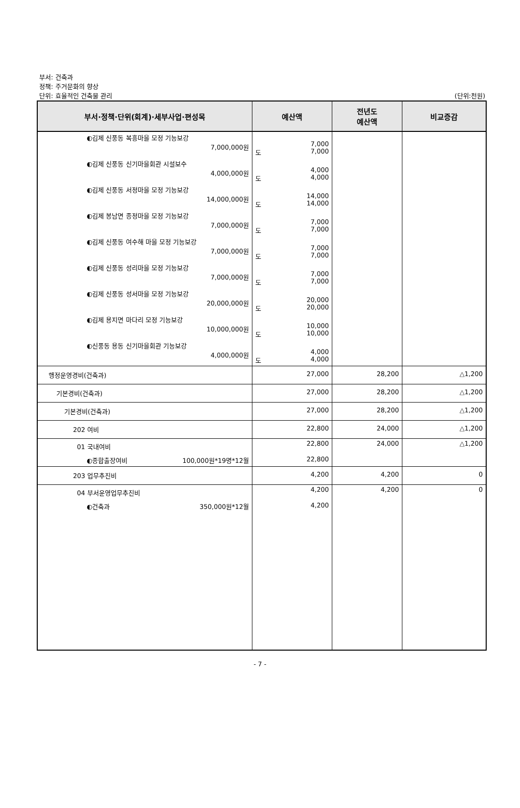부서: 건축과
정책: 주거문화의 향상
단위: 효율적인 건축물 관리
(단위:천원)
| 부서·정책·단위(회계)·세부사업·편성목 | 예산액 | 전년도 예산액 | 비교증감 |
| --- | --- | --- | --- |
| ◐김제 신풍동 복흥마을 모정 기능보강 7,000,000원 | 7,000 도 7,000 | | |
| ◐김제 신풍동 신기마을회관 시설보수 4,000,000원 | 4,000 도 4,000 | | |
| ◐김제 신풍동 서정마을 모정 기능보강 14,000,000원 | 14,000 도 14,000 | | |
| ◐김제 봉남면 종정마을 모정 기능보강 7,000,000원 | 7,000 도 7,000 | | |
| ◐김제 신풍동 여수해 마을 모정 기능보강 7,000,000원 | 7,000 도 7,000 | | |
| ◐김제 신풍동 성리마을 모정 기능보강 7,000,000원 | 7,000 도 7,000 | | |
| ◐김제 신풍동 성서마을 모정 기능보강 20,000,000원 | 20,000 도 20,000 | | |
| ◐김제 용지면 마다리 모정 기능보강 10,000,000원 | 10,000 도 10,000 | | |
| ◐신풍동 용동 신기마을회관 기능보강 4,000,000원 | 4,000 도 4,000 | | |
| 행정운영경비(건축과) | 27,000 | 28,200 | △1,200 |
| 기본경비(건축과) | 27,000 | 28,200 | △1,200 |
| 기본경비(건축과) | 27,000 | 28,200 | △1,200 |
| 202 여비 | 22,800 | 24,000 | △1,200 |
| 01 국내여비 | 22,800 | 24,000 | △1,200 |
| ◐종합출장여비 100,000원*19명*12월 | 22,800 | | |
| 203 업무추진비 | 4,200 | 4,200 | 0 |
| 04 부서운영업무추진비 | 4,200 | 4,200 | 0 |
| ◐건축과 350,000원*12월 | 4,200 | | |
- 7 -